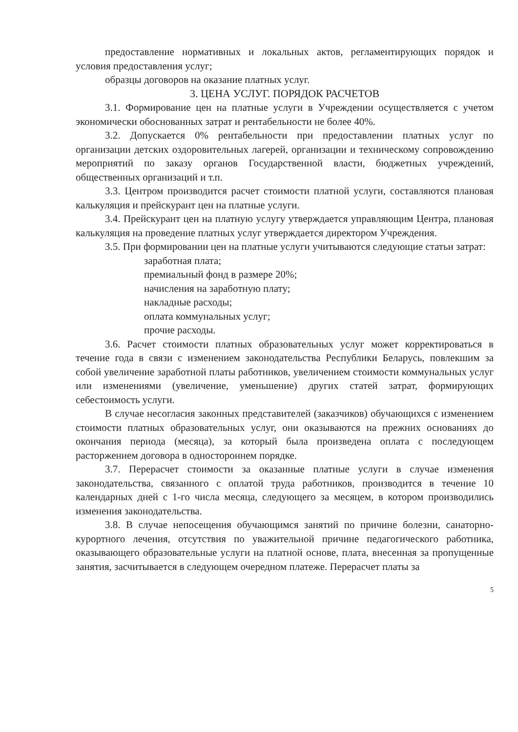предоставление нормативных и локальных актов, регламентирующих порядок и условия предоставления услуг;
образцы договоров на оказание платных услуг.
3. ЦЕНА УСЛУГ. ПОРЯДОК РАСЧЕТОВ
3.1. Формирование цен на платные услуги в Учреждении осуществляется с учетом экономически обоснованных затрат и рентабельности не более 40%.
3.2. Допускается 0% рентабельности при предоставлении платных услуг по организации детских оздоровительных лагерей, организации и техническому сопровождению мероприятий по заказу органов Государственной власти, бюджетных учреждений, общественных организаций и т.п.
3.3. Центром производится расчет стоимости платной услуги, составляются плановая калькуляция и прейскурант цен на платные услуги.
3.4. Прейскурант цен на платную услугу утверждается управляющим Центра, плановая калькуляция на проведение платных услуг утверждается директором Учреждения.
3.5. При формировании цен на платные услуги учитываются следующие статьи затрат:
заработная плата;
премиальный фонд в размере 20%;
начисления на заработную плату;
накладные расходы;
оплата коммунальных услуг;
прочие расходы.
3.6. Расчет стоимости платных образовательных услуг может корректироваться в течение года в связи с изменением законодательства Республики Беларусь, повлекшим за собой увеличение заработной платы работников, увеличением стоимости коммунальных услуг или изменениями (увеличение, уменьшение) других статей затрат, формирующих себестоимость услуги.
В случае несогласия законных представителей (заказчиков) обучающихся с изменением стоимости платных образовательных услуг, они оказываются на прежних основаниях до окончания периода (месяца), за который была произведена оплата с последующем расторжением договора в одностороннем порядке.
3.7. Перерасчет стоимости за оказанные платные услуги в случае изменения законодательства, связанного с оплатой труда работников, производится в течение 10 календарных дней с 1-го числа месяца, следующего за месяцем, в котором производились изменения законодательства.
3.8. В случае непосещения обучающимся занятий по причине болезни, санаторно-курортного лечения, отсутствия по уважительной причине педагогического работника, оказывающего образовательные услуги на платной основе, плата, внесенная за пропущенные занятия, засчитывается в следующем очередном платеже. Перерасчет платы за
5